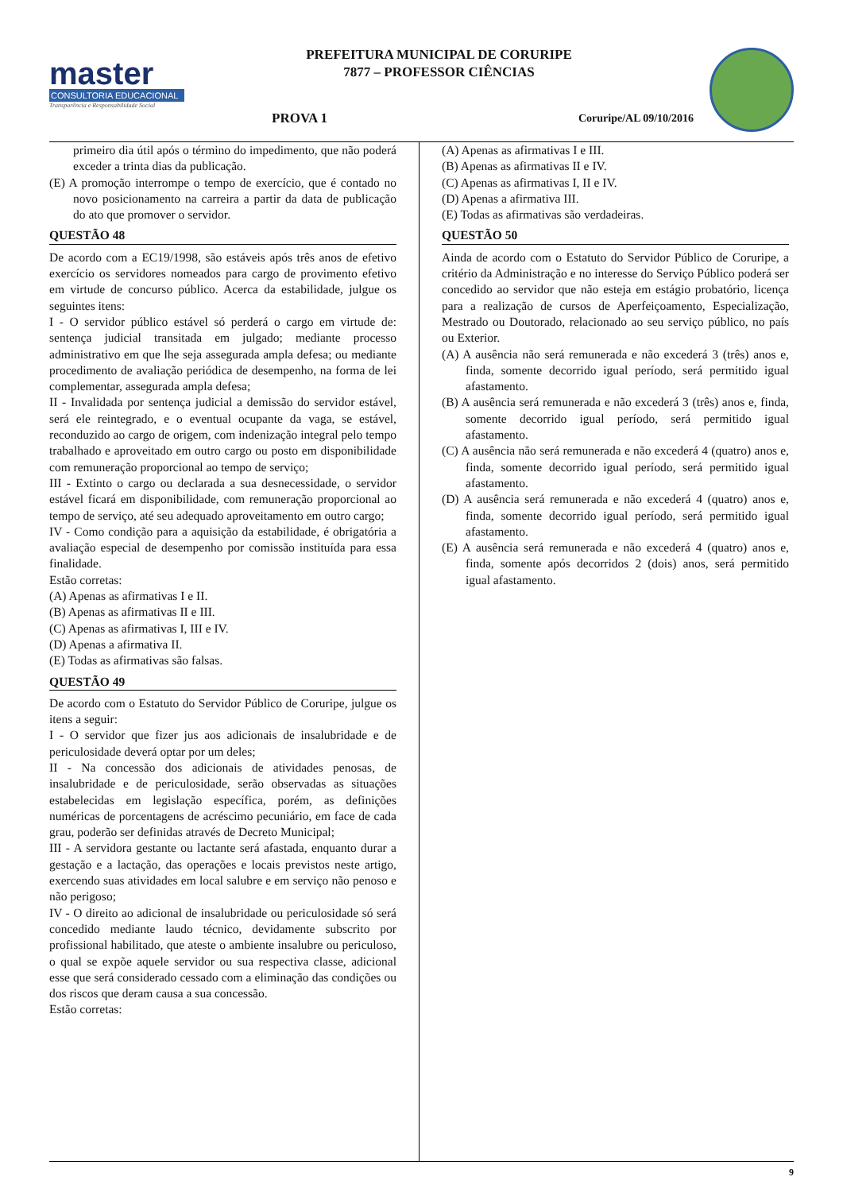master
CONSULTORIA EDUCACIONAL
Transparência e Responsabilidade Social
PREFEITURA MUNICIPAL DE CORURIPE
7877 – PROFESSOR CIÊNCIAS
PROVA 1 Coruripe/AL 09/10/2016
primeiro dia útil após o término do impedimento, que não poderá exceder a trinta dias da publicação.
(E) A promoção interrompe o tempo de exercício, que é contado no novo posicionamento na carreira a partir da data de publicação do ato que promover o servidor.
QUESTÃO 48
De acordo com a EC19/1998, são estáveis após três anos de efetivo exercício os servidores nomeados para cargo de provimento efetivo em virtude de concurso público. Acerca da estabilidade, julgue os seguintes itens:
I - O servidor público estável só perderá o cargo em virtude de: sentença judicial transitada em julgado; mediante processo administrativo em que lhe seja assegurada ampla defesa; ou mediante procedimento de avaliação periódica de desempenho, na forma de lei complementar, assegurada ampla defesa;
II - Invalidada por sentença judicial a demissão do servidor estável, será ele reintegrado, e o eventual ocupante da vaga, se estável, reconduzido ao cargo de origem, com indenização integral pelo tempo trabalhado e aproveitado em outro cargo ou posto em disponibilidade com remuneração proporcional ao tempo de serviço;
III - Extinto o cargo ou declarada a sua desnecessidade, o servidor estável ficará em disponibilidade, com remuneração proporcional ao tempo de serviço, até seu adequado aproveitamento em outro cargo;
IV - Como condição para a aquisição da estabilidade, é obrigatória a avaliação especial de desempenho por comissão instituída para essa finalidade.
Estão corretas:
(A) Apenas as afirmativas I e II.
(B) Apenas as afirmativas II e III.
(C) Apenas as afirmativas I, III e IV.
(D) Apenas a afirmativa II.
(E) Todas as afirmativas são falsas.
QUESTÃO 49
De acordo com o Estatuto do Servidor Público de Coruripe, julgue os itens a seguir:
I - O servidor que fizer jus aos adicionais de insalubridade e de periculosidade deverá optar por um deles;
II - Na concessão dos adicionais de atividades penosas, de insalubridade e de periculosidade, serão observadas as situações estabelecidas em legislação específica, porém, as definições numéricas de porcentagens de acréscimo pecuniário, em face de cada grau, poderão ser definidas através de Decreto Municipal;
III - A servidora gestante ou lactante será afastada, enquanto durar a gestação e a lactação, das operações e locais previstos neste artigo, exercendo suas atividades em local salubre e em serviço não penoso e não perigoso;
IV - O direito ao adicional de insalubridade ou periculosidade só será concedido mediante laudo técnico, devidamente subscrito por profissional habilitado, que ateste o ambiente insalubre ou periculoso, o qual se expõe aquele servidor ou sua respectiva classe, adicional esse que será considerado cessado com a eliminação das condições ou dos riscos que deram causa a sua concessão.
Estão corretas:
(A) Apenas as afirmativas I e III.
(B) Apenas as afirmativas II e IV.
(C) Apenas as afirmativas I, II e IV.
(D) Apenas a afirmativa III.
(E) Todas as afirmativas são verdadeiras.
QUESTÃO 50
Ainda de acordo com o Estatuto do Servidor Público de Coruripe, a critério da Administração e no interesse do Serviço Público poderá ser concedido ao servidor que não esteja em estágio probatório, licença para a realização de cursos de Aperfeiçoamento, Especialização, Mestrado ou Doutorado, relacionado ao seu serviço público, no país ou Exterior.
(A) A ausência não será remunerada e não excederá 3 (três) anos e, finda, somente decorrido igual período, será permitido igual afastamento.
(B) A ausência será remunerada e não excederá 3 (três) anos e, finda, somente decorrido igual período, será permitido igual afastamento.
(C) A ausência não será remunerada e não excederá 4 (quatro) anos e, finda, somente decorrido igual período, será permitido igual afastamento.
(D) A ausência será remunerada e não excederá 4 (quatro) anos e, finda, somente decorrido igual período, será permitido igual afastamento.
(E) A ausência será remunerada e não excederá 4 (quatro) anos e, finda, somente após decorridos 2 (dois) anos, será permitido igual afastamento.
9